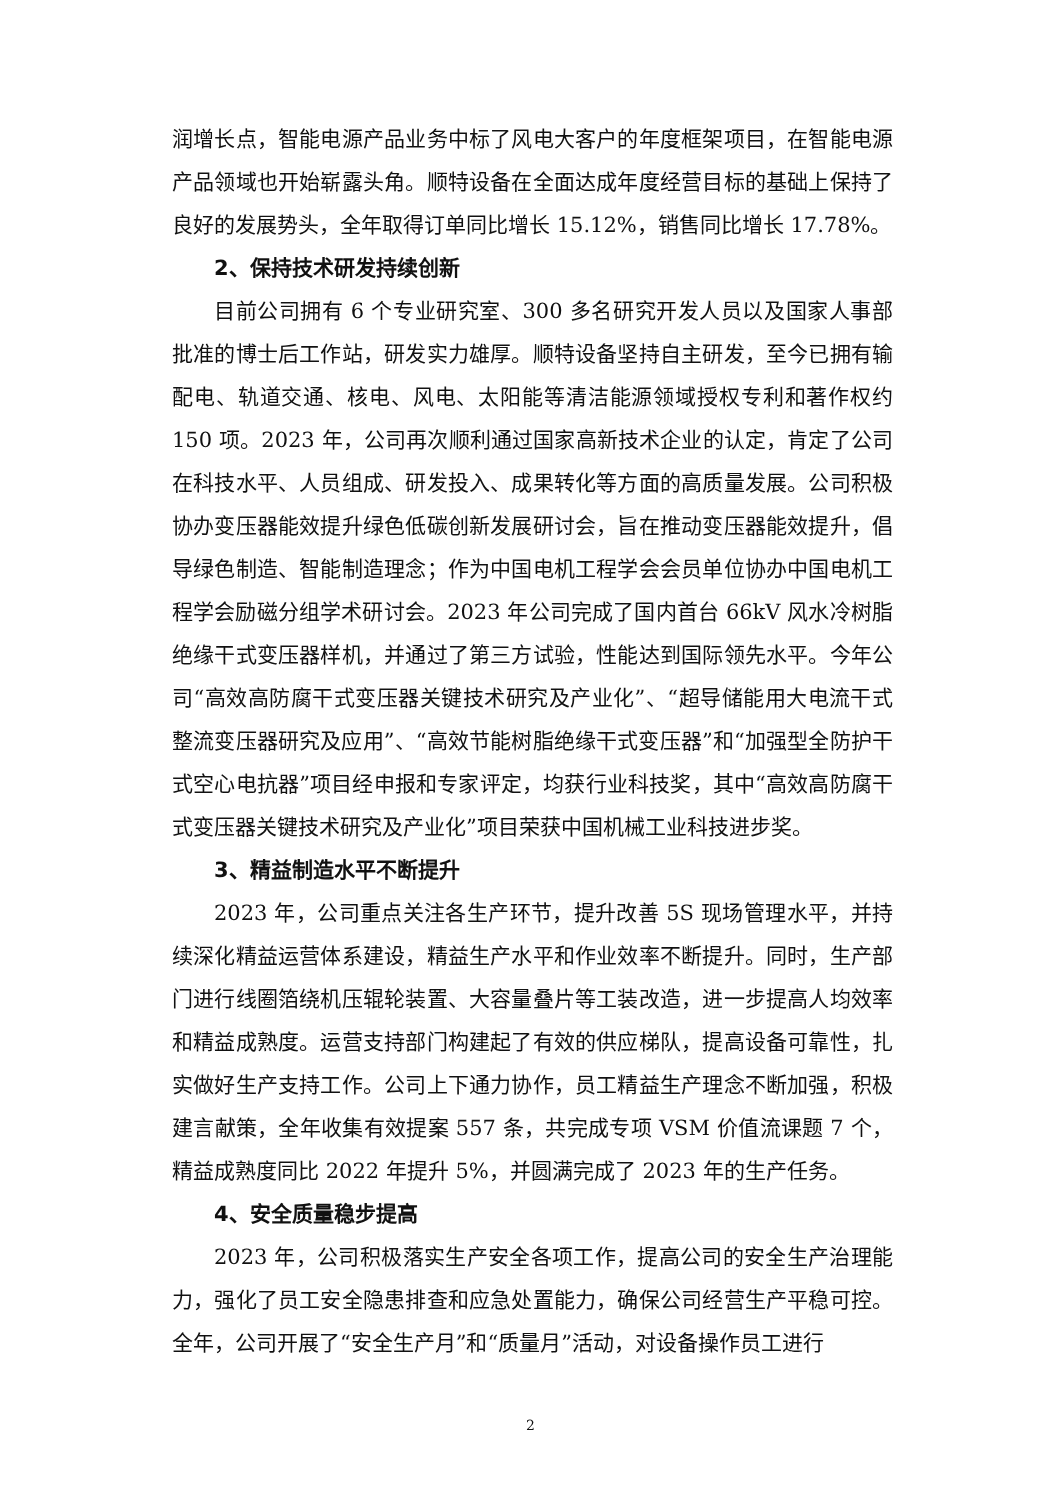润增长点，智能电源产品业务中标了风电大客户的年度框架项目，在智能电源产品领域也开始崭露头角。顺特设备在全面达成年度经营目标的基础上保持了良好的发展势头，全年取得订单同比增长 15.12%，销售同比增长 17.78%。
2、保持技术研发持续创新
目前公司拥有 6 个专业研究室、300 多名研究开发人员以及国家人事部批准的博士后工作站，研发实力雄厚。顺特设备坚持自主研发，至今已拥有输配电、轨道交通、核电、风电、太阳能等清洁能源领域授权专利和著作权约 150 项。2023 年，公司再次顺利通过国家高新技术企业的认定，肯定了公司在科技水平、人员组成、研发投入、成果转化等方面的高质量发展。公司积极协办变压器能效提升绿色低碳创新发展研讨会，旨在推动变压器能效提升，倡导绿色制造、智能制造理念；作为中国电机工程学会会员单位协办中国电机工程学会励磁分组学术研讨会。2023 年公司完成了国内首台 66kV 风水冷树脂绝缘干式变压器样机，并通过了第三方试验，性能达到国际领先水平。今年公司“高效高防腐干式变压器关键技术研究及产业化”、“超导储能用大电流干式整流变压器研究及应用”、“高效节能树脂绝缘干式变压器”和“加强型全防护干式空心电抗器”项目经申报和专家评定，均获行业科技奖，其中“高效高防腐干式变压器关键技术研究及产业化”项目荣获中国机械工业科技进步奖。
3、精益制造水平不断提升
2023 年，公司重点关注各生产环节，提升改善 5S 现场管理水平，并持续深化精益运营体系建设，精益生产水平和作业效率不断提升。同时，生产部门进行线圈箔绕机压辊轮装置、大容量叠片等工装改造，进一步提高人均效率和精益成熟度。运营支持部门构建起了有效的供应梯队，提高设备可靠性，扎实做好生产支持工作。公司上下通力协作，员工精益生产理念不断加强，积极建言献策，全年收集有效提案 557 条，共完成专项 VSM 价值流课题 7 个，精益成熟度同比 2022 年提升 5%，并圆满完成了 2023 年的生产任务。
4、安全质量稳步提高
2023 年，公司积极落实生产安全各项工作，提高公司的安全生产治理能力，强化了员工安全隐患排查和应急处置能力，确保公司经营生产平稳可控。全年，公司开展了“安全生产月”和“质量月”活动，对设备操作员工进行
2